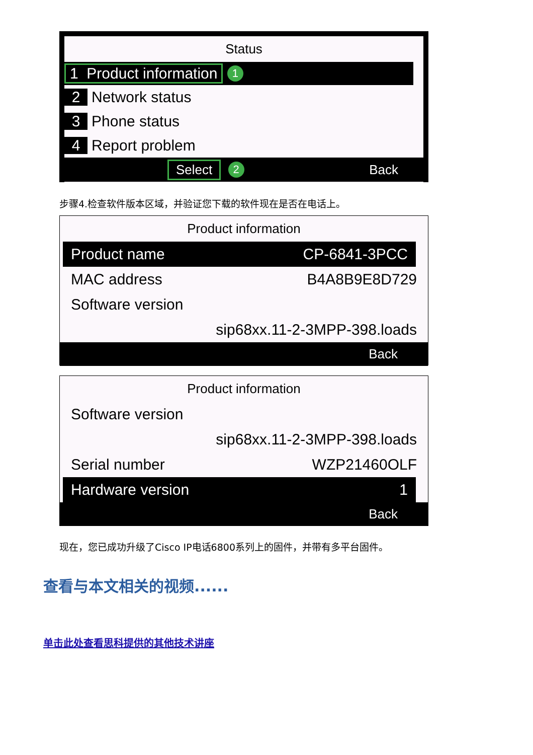Status
1 Product information 1
2 Network status
3 Phone status
4 Report problem
Select 2 Back
步骤4.检查软件版本区域，并验证您下载的软件现在是否在电话上。
Product information
Product name CP-6841-3PCC
MAC address B4A8B9E8D729
Software version
sip68xx.11-2-3MPP-398.loads
Back
Product information
Software version
sip68xx.11-2-3MPP-398.loads
Serial number WZP21460OLF
Hardware version 1
Back
现在，您已成功升级了Cisco IP电话6800系列上的固件，并带有多平台固件。
查看与本文相关的视频......
单击此处查看思科提供的其他技术讲座